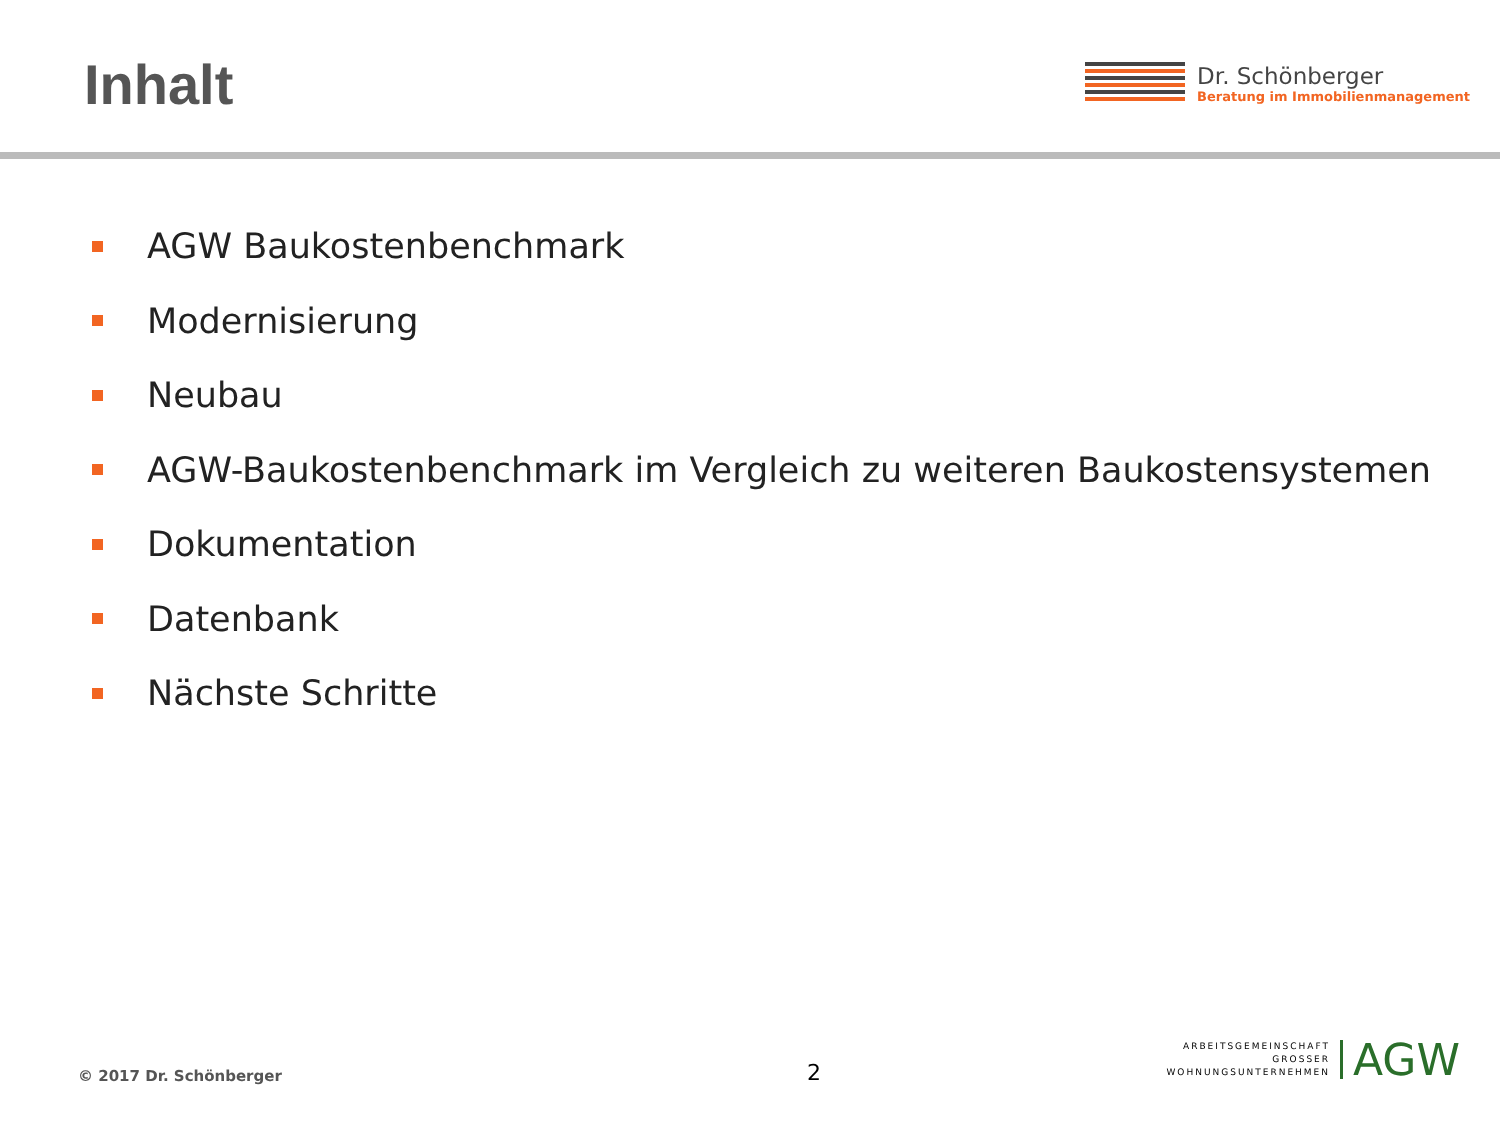Inhalt
Dr. Schönberger
Beratung im Immobilienmanagement
AGW Baukostenbenchmark
Modernisierung
Neubau
AGW-Baukostenbenchmark im Vergleich zu weiteren Baukostensystemen
Dokumentation
Datenbank
Nächste Schritte
© 2017 Dr. Schönberger
2
ARBEITSGEMEINSCHAFT
GROSSER
WOHNUNGSUNTERNEHMEN
AGW